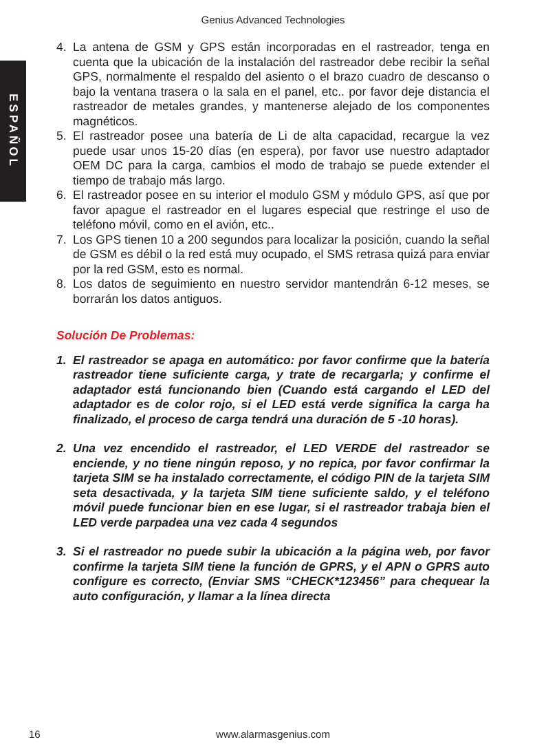Genius Advanced Technologies
ESPAÑOL
4. La antena de GSM y GPS están incorporadas en el rastreador, tenga en cuenta que la ubicación de la instalación del rastreador debe recibir la señal GPS, normalmente el respaldo del asiento o el brazo cuadro de descanso o bajo la ventana trasera o la sala en el panel, etc.. por favor deje distancia el rastreador de metales grandes, y mantenerse alejado de los componentes magnéticos.
5. El rastreador posee una batería de Li de alta capacidad, recargue la vez puede usar unos 15-20 días (en espera), por favor use nuestro adaptador OEM DC para la carga, cambios el modo de trabajo se puede extender el tiempo de trabajo más largo.
6. El rastreador posee en su interior el modulo GSM y módulo GPS, así que por favor apague el rastreador en el lugares especial que restringe el uso de teléfono móvil, como en el avión, etc..
7. Los GPS tienen 10 a 200 segundos para localizar la posición, cuando la señal de GSM es débil o la red está muy ocupado, el SMS retrasa quizá para enviar por la red GSM, esto es normal.
8. Los datos de seguimiento en nuestro servidor mantendrán 6-12 meses, se borrarán los datos antiguos.
Solución De Problemas:
1. El rastreador se apaga en automático: por favor confirme que la batería rastreador tiene suficiente carga, y trate de recargarla; y confirme el adaptador está funcionando bien (Cuando está cargando el LED del adaptador es de color rojo, si el LED está verde significa la carga ha finalizado, el proceso de carga tendrá una duración de 5 -10 horas).
2. Una vez encendido el rastreador, el LED VERDE del rastreador se enciende, y no tiene ningún reposo, y no repica, por favor confirmar la tarjeta SIM se ha instalado correctamente, el código PIN de la tarjeta SIM seta desactivada, y la tarjeta SIM tiene suficiente saldo, y el teléfono móvil puede funcionar bien en ese lugar, si el rastreador trabaja bien el LED verde parpadea una vez cada 4 segundos
3. Si el rastreador no puede subir la ubicación a la página web, por favor confirme la tarjeta SIM tiene la función de GPRS, y el APN o GPRS auto configure es correcto, (Enviar SMS “CHECK*123456” para chequear la auto configuración, y llamar a la línea directa
16
www.alarmasgenius.com